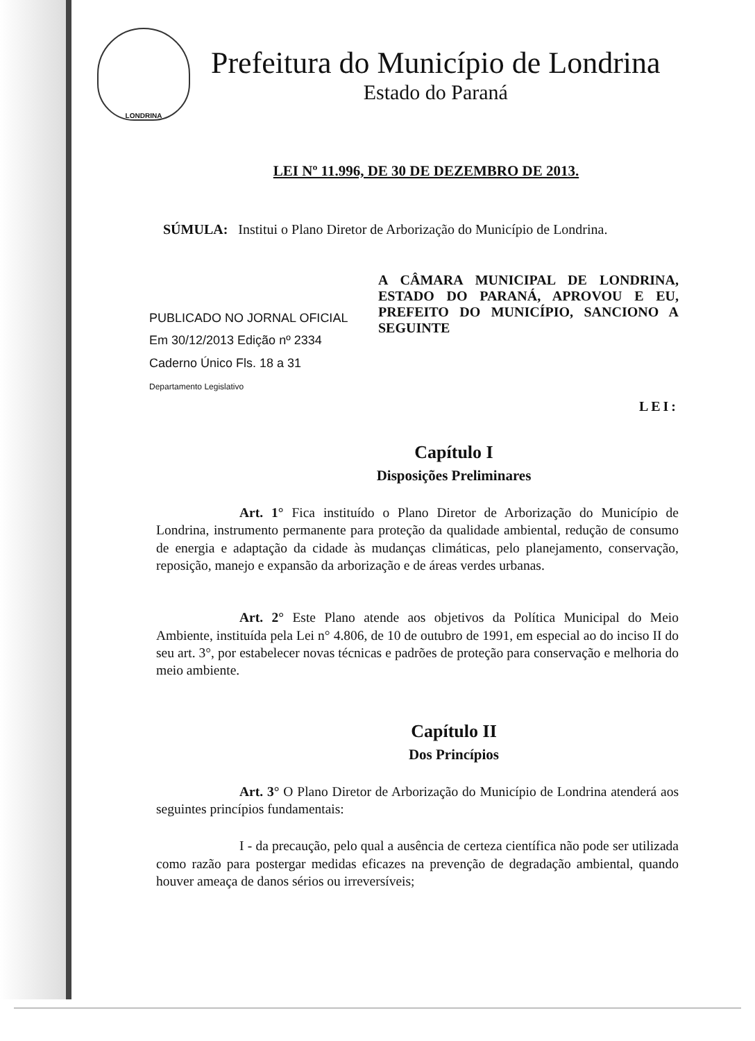LONDRINA
Prefeitura do Município de Londrina
Estado do Paraná
LEI Nº 11.996, DE 30 DE DEZEMBRO DE 2013.
SÚMULA: Institui o Plano Diretor de Arborização do Município de Londrina.
PUBLICADO NO JORNAL OFICIAL
Em 30/12/2013 Edição nº 2334
Caderno Único Fls. 18 a 31
Departamento Legislativo
A CÂMARA MUNICIPAL DE LONDRINA, ESTADO DO PARANÁ, APROVOU E EU, PREFEITO DO MUNICÍPIO, SANCIONO A SEGUINTE
LEI:
Capítulo I
Disposições Preliminares
Art. 1° Fica instituído o Plano Diretor de Arborização do Município de Londrina, instrumento permanente para proteção da qualidade ambiental, redução de consumo de energia e adaptação da cidade às mudanças climáticas, pelo planejamento, conservação, reposição, manejo e expansão da arborização e de áreas verdes urbanas.
Art. 2° Este Plano atende aos objetivos da Política Municipal do Meio Ambiente, instituída pela Lei n° 4.806, de 10 de outubro de 1991, em especial ao do inciso II do seu art. 3°, por estabelecer novas técnicas e padrões de proteção para conservação e melhoria do meio ambiente.
Capítulo II
Dos Princípios
Art. 3° O Plano Diretor de Arborização do Município de Londrina atenderá aos seguintes princípios fundamentais:
I - da precaução, pelo qual a ausência de certeza científica não pode ser utilizada como razão para postergar medidas eficazes na prevenção de degradação ambiental, quando houver ameaça de danos sérios ou irreversíveis;